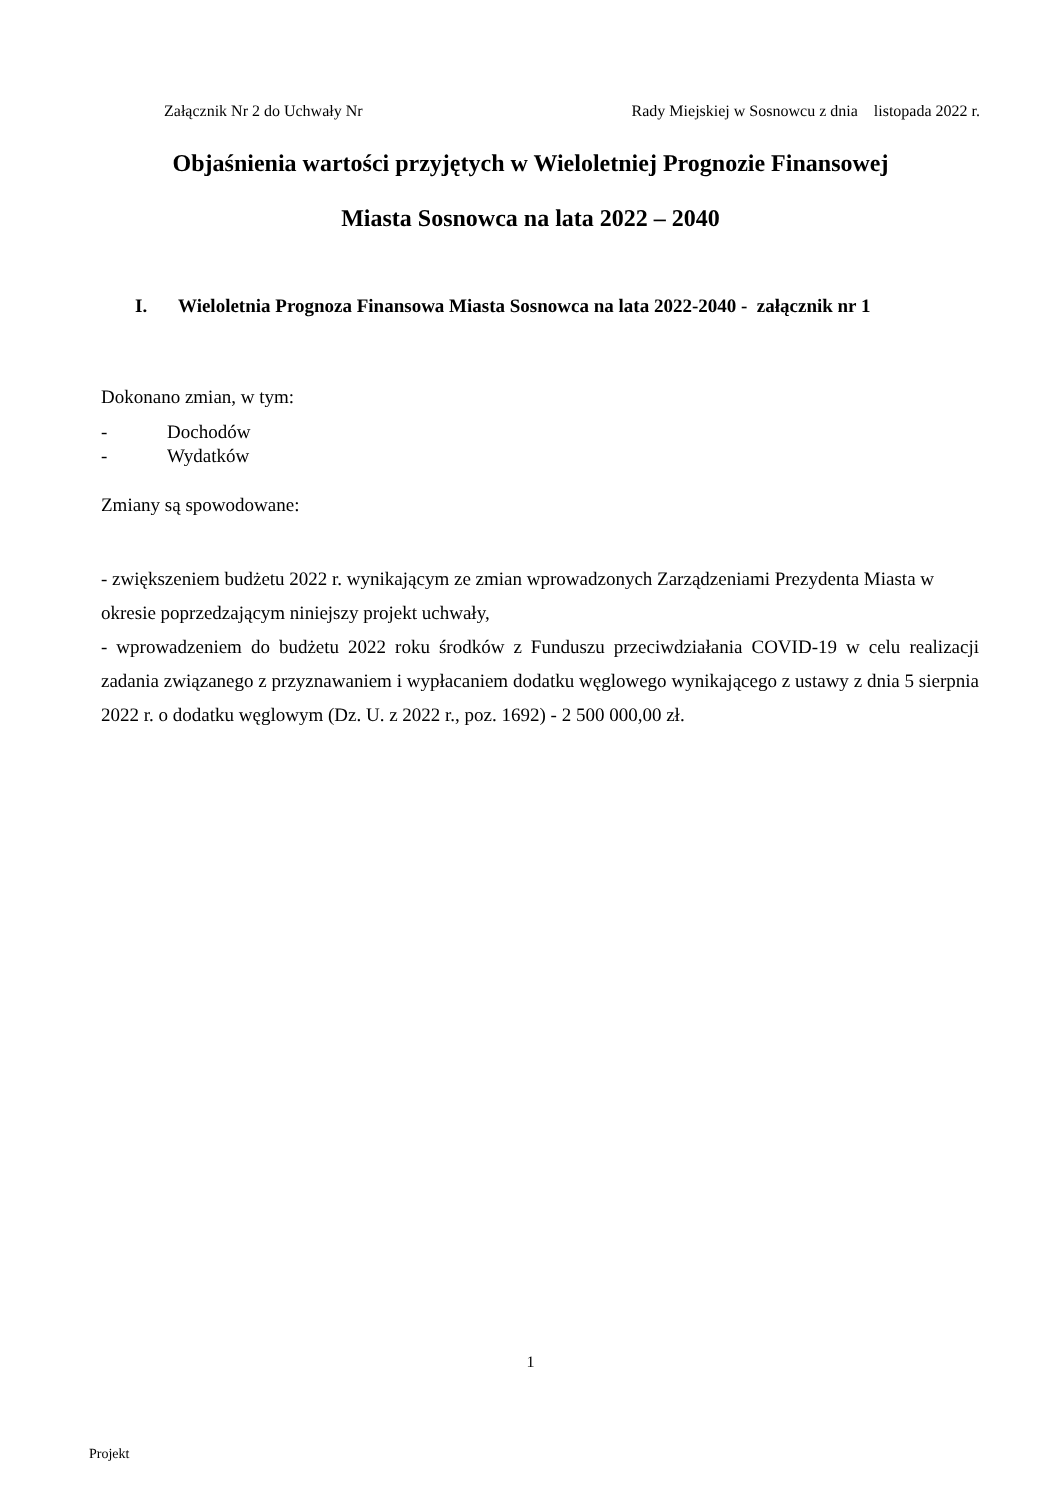Załącznik Nr 2 do Uchwały Nr Rady Miejskiej w Sosnowcu z dnia listopada 2022 r.
Objaśnienia wartości przyjętych w Wieloletniej Prognozie Finansowej
Miasta Sosnowca na lata 2022 – 2040
I. Wieloletnia Prognoza Finansowa Miasta Sosnowca na lata 2022-2040 - załącznik nr 1
Dokonano zmian, w tym:
- Dochodów
- Wydatków
Zmiany są spowodowane:
- zwiększeniem budżetu 2022 r. wynikającym ze zmian wprowadzonych Zarządzeniami Prezydenta Miasta w okresie poprzedzającym niniejszy projekt uchwały,
- wprowadzeniem do budżetu 2022 roku środków z Funduszu przeciwdziałania COVID-19 w celu realizacji zadania związanego z przyznawaniem i wypłacaniem dodatku węglowego wynikającego z ustawy z dnia 5 sierpnia 2022 r. o dodatku węglowym (Dz. U. z 2022 r., poz. 1692) - 2 500 000,00 zł.
1
Projekt